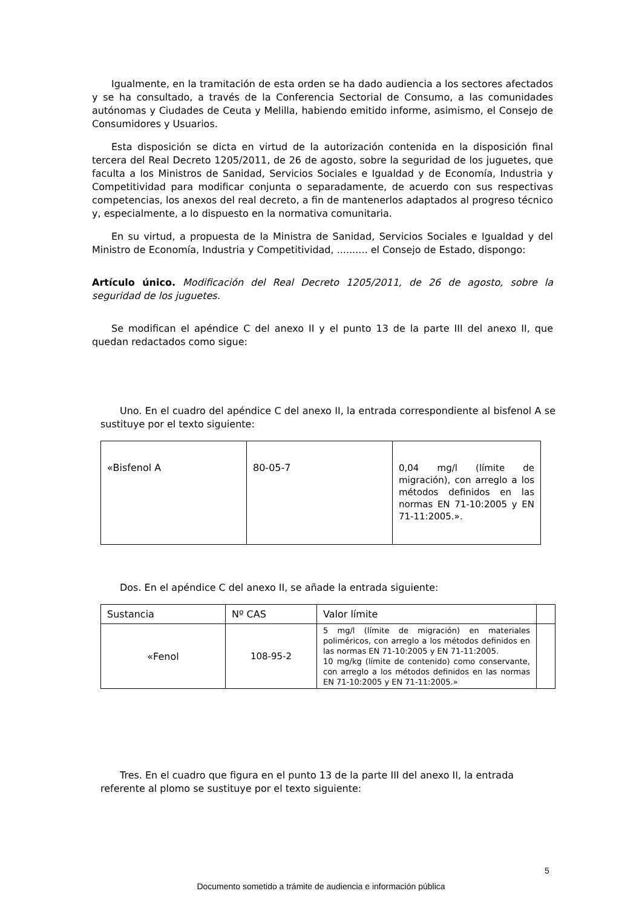Igualmente, en la tramitación de esta orden se ha dado audiencia a los sectores afectados y se ha consultado, a través de la Conferencia Sectorial de Consumo, a las comunidades autónomas y Ciudades de Ceuta y Melilla, habiendo emitido informe, asimismo, el Consejo de Consumidores y Usuarios.
Esta disposición se dicta en virtud de la autorización contenida en la disposición final tercera del Real Decreto 1205/2011, de 26 de agosto, sobre la seguridad de los juguetes, que faculta a los Ministros de Sanidad, Servicios Sociales e Igualdad y de Economía, Industria y Competitividad para modificar conjunta o separadamente, de acuerdo con sus respectivas competencias, los anexos del real decreto, a fin de mantenerlos adaptados al progreso técnico y, especialmente, a lo dispuesto en la normativa comunitaria.
En su virtud, a propuesta de la Ministra de Sanidad, Servicios Sociales e Igualdad y del Ministro de Economía, Industria y Competitividad, .......... el Consejo de Estado, dispongo:
Artículo único. Modificación del Real Decreto 1205/2011, de 26 de agosto, sobre la seguridad de los juguetes.
Se modifican el apéndice C del anexo II y el punto 13 de la parte III del anexo II, que quedan redactados como sigue:
Uno. En el cuadro del apéndice C del anexo II, la entrada correspondiente al bisfenol A se sustituye por el texto siguiente:
| «Bisfenol A | 80-05-7 | 0,04 mg/l (límite de migración), con arreglo a los métodos definidos en las normas EN 71-10:2005 y EN 71-11:2005.». |
Dos. En el apéndice C del anexo II, se añade la entrada siguiente:
| Sustancia | Nº CAS | Valor límite | |
| «Fenol | 108-95-2 | 5 mg/l (límite de migración) en materiales poliméricos, con arreglo a los métodos definidos en las normas EN 71-10:2005 y EN 71-11:2005. 10 mg/kg (límite de contenido) como conservante, con arreglo a los métodos definidos en las normas EN 71-10:2005 y EN 71-11:2005.» | |
Tres. En el cuadro que figura en el punto 13 de la parte III del anexo II, la entrada referente al plomo se sustituye por el texto siguiente:
5
Documento sometido a trámite de audiencia e información pública